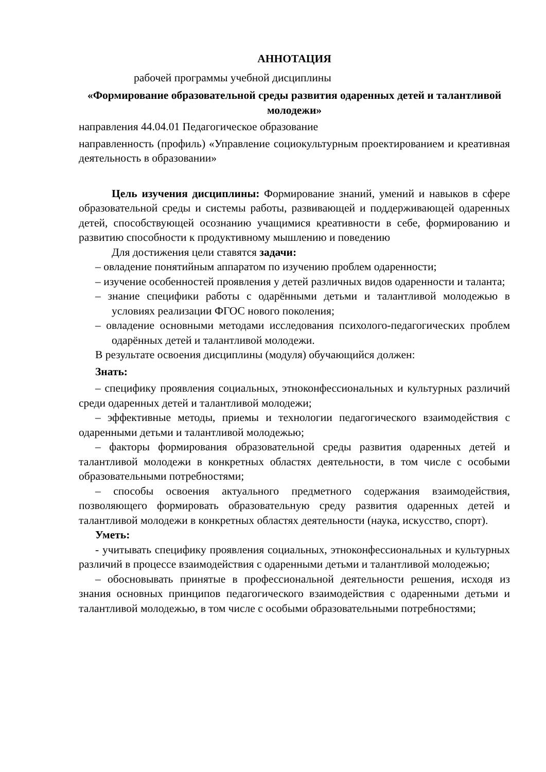АННОТАЦИЯ
рабочей программы учебной дисциплины
«Формирование образовательной среды развития одаренных детей и талантливой молодежи»
направления 44.04.01 Педагогическое образование
направленность (профиль) «Управление социокультурным проектированием и креативная деятельность в образовании»
Цель изучения дисциплины: Формирование знаний, умений и навыков в сфере образовательной среды и системы работы, развивающей и поддерживающей одаренных детей, способствующей осознанию учащимися креативности в себе, формированию и развитию способности к продуктивному мышлению и поведению
Для достижения цели ставятся задачи:
– овладение понятийным аппаратом по изучению проблем одаренности;
– изучение особенностей проявления у детей различных видов одаренности и таланта;
– знание специфики работы с одарёнными детьми и талантливой молодежью в условиях реализации ФГОС нового поколения;
– овладение основными методами исследования психолого-педагогических проблем одарённых детей и талантливой молодежи.
В результате освоения дисциплины (модуля) обучающийся должен:
Знать:
– специфику проявления социальных, этноконфессиональных и культурных различий среди одаренных детей и талантливой молодежи;
– эффективные методы, приемы и технологии педагогического взаимодействия с одаренными детьми и талантливой молодежью;
– факторы формирования образовательной среды развития одаренных детей и талантливой молодежи в конкретных областях деятельности, в том числе с особыми образовательными потребностями;
– способы освоения актуального предметного содержания взаимодействия, позволяющего формировать образовательную среду развития одаренных детей и талантливой молодежи в конкретных областях деятельности (наука, искусство, спорт).
Уметь:
- учитывать специфику проявления социальных, этноконфессиональных и культурных различий в процессе взаимодействия с одаренными детьми и талантливой молодежью;
– обосновывать принятые в профессиональной деятельности решения, исходя из знания основных принципов педагогического взаимодействия с одаренными детьми и талантливой молодежью, в том числе с особыми образовательными потребностями;